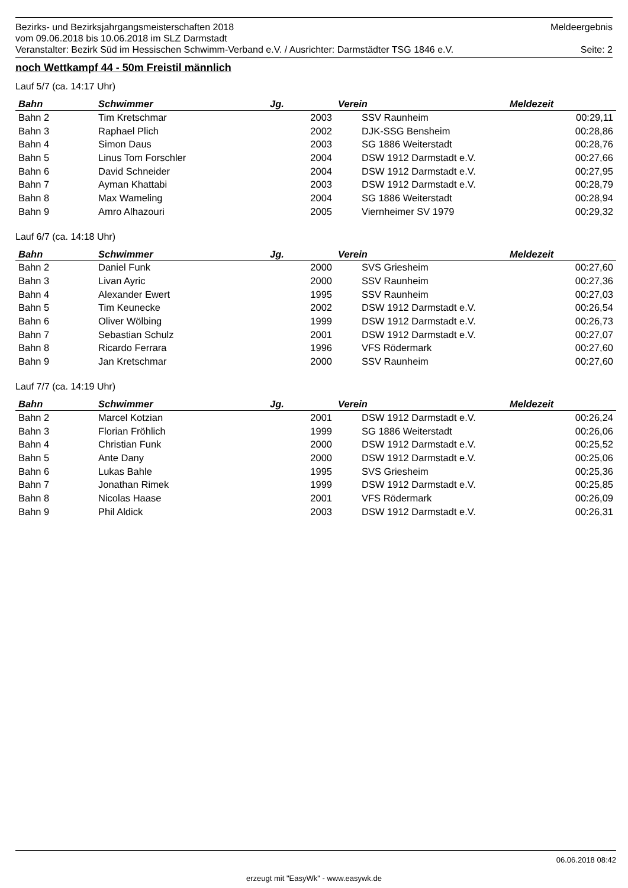Bezirks- und Bezirksjahrgangsmeisterschaften 2018 Meldeergebnis
vom 09.06.2018 bis 10.06.2018 im SLZ Darmstadt
Veranstalter: Bezirk Süd im Hessischen Schwimm-Verband e.V. / Ausrichter: Darmstädter TSG 1846 e.V. Seite: 2
noch Wettkampf 44 - 50m Freistil männlich
Lauf 5/7 (ca. 14:17 Uhr)
| Bahn | Schwimmer | Jg. | Verein | Meldezeit |
| --- | --- | --- | --- | --- |
| Bahn 2 | Tim Kretschmar | 2003 | SSV Raunheim | 00:29,11 |
| Bahn 3 | Raphael Plich | 2002 | DJK-SSG Bensheim | 00:28,86 |
| Bahn 4 | Simon Daus | 2003 | SG 1886 Weiterstadt | 00:28,76 |
| Bahn 5 | Linus Tom Forschler | 2004 | DSW 1912 Darmstadt e.V. | 00:27,66 |
| Bahn 6 | David Schneider | 2004 | DSW 1912 Darmstadt e.V. | 00:27,95 |
| Bahn 7 | Ayman Khattabi | 2003 | DSW 1912 Darmstadt e.V. | 00:28,79 |
| Bahn 8 | Max Wameling | 2004 | SG 1886 Weiterstadt | 00:28,94 |
| Bahn 9 | Amro Alhazouri | 2005 | Viernheimer SV 1979 | 00:29,32 |
Lauf 6/7 (ca. 14:18 Uhr)
| Bahn | Schwimmer | Jg. | Verein | Meldezeit |
| --- | --- | --- | --- | --- |
| Bahn 2 | Daniel Funk | 2000 | SVS Griesheim | 00:27,60 |
| Bahn 3 | Livan Ayric | 2000 | SSV Raunheim | 00:27,36 |
| Bahn 4 | Alexander Ewert | 1995 | SSV Raunheim | 00:27,03 |
| Bahn 5 | Tim Keunecke | 2002 | DSW 1912 Darmstadt e.V. | 00:26,54 |
| Bahn 6 | Oliver Wölbing | 1999 | DSW 1912 Darmstadt e.V. | 00:26,73 |
| Bahn 7 | Sebastian Schulz | 2001 | DSW 1912 Darmstadt e.V. | 00:27,07 |
| Bahn 8 | Ricardo Ferrara | 1996 | VFS Rödermark | 00:27,60 |
| Bahn 9 | Jan Kretschmar | 2000 | SSV Raunheim | 00:27,60 |
Lauf 7/7 (ca. 14:19 Uhr)
| Bahn | Schwimmer | Jg. | Verein | Meldezeit |
| --- | --- | --- | --- | --- |
| Bahn 2 | Marcel Kotzian | 2001 | DSW 1912 Darmstadt e.V. | 00:26,24 |
| Bahn 3 | Florian Fröhlich | 1999 | SG 1886 Weiterstadt | 00:26,06 |
| Bahn 4 | Christian Funk | 2000 | DSW 1912 Darmstadt e.V. | 00:25,52 |
| Bahn 5 | Ante Dany | 2000 | DSW 1912 Darmstadt e.V. | 00:25,06 |
| Bahn 6 | Lukas Bahle | 1995 | SVS Griesheim | 00:25,36 |
| Bahn 7 | Jonathan Rimek | 1999 | DSW 1912 Darmstadt e.V. | 00:25,85 |
| Bahn 8 | Nicolas Haase | 2001 | VFS Rödermark | 00:26,09 |
| Bahn 9 | Phil Aldick | 2003 | DSW 1912 Darmstadt e.V. | 00:26,31 |
06.06.2018 08:42
erzeugt mit "EasyWk" - www.easywk.de